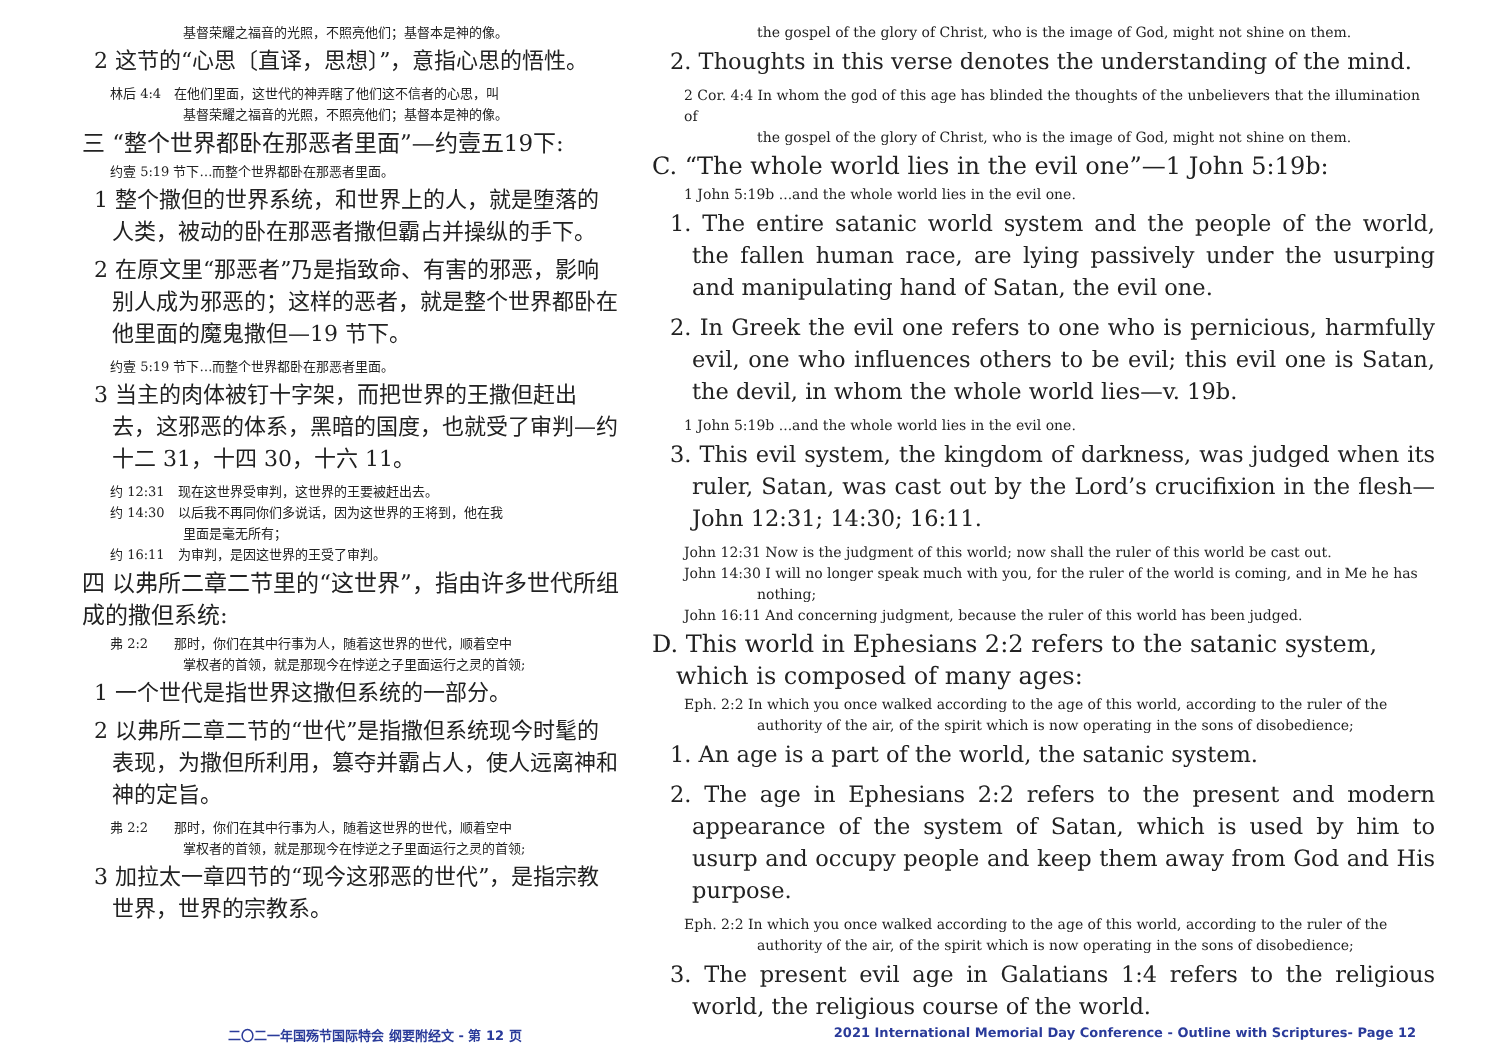基督荣耀之福音的光照，不照亮他们；基督本是神的像。
2 这节的“心思〔直译，思想〕”，意指心思的悟性。
林后 4:4　在他们里面，这世代的神弄瞎了他们这不信者的心思，叫
基督荣耀之福音的光照，不照亮他们；基督本是神的像。
三 “整个世界都卧在那恶者里面”—约壹五19下:
约壹 5:19 节下…而整个世界都卧在那恶者里面。
1 整个撒但的世界系统，和世界上的人，就是堕落的人类，被动的卧在那恶者撒但霸占并操纵的手下。
2 在原文里“那恶者”乃是指致命、有害的邪恶，影响别人成为邪恶的；这样的恶者，就是整个世界都卧在他里面的魔鬼撒但—19 节下。
约壹 5:19 节下…而整个世界都卧在那恶者里面。
3 当主的肉体被钉十字架，而把世界的王撒但赶出去，这邪恶的体系，黑暗的国度，也就受了审判—约十二 31，十四 30，十六 11。
约 12:31　现在这世界受审判，这世界的王要被赶出去。
约 14:30　以后我不再同你们多说话，因为这世界的王将到，他在我
里面是毫无所有；
约 16:11　为审判，是因这世界的王受了审判。
四 以弗所二章二节里的“这世界”，指由许多世代所组成的撒但系统:
弗 2:2　　那时，你们在其中行事为人，随着这世界的世代，顺着空中
掌权者的首领，就是那现今在悖逆之子里面运行之灵的首领;
1 一个世代是指世界这撒但系统的一部分。
2 以弗所二章二节的“世代”是指撒但系统现今时髦的表现，为撒但所利用，篡夺并霸占人，使人远离神和神的定旨。
弗 2:2　　那时，你们在其中行事为人，随着这世界的世代，顺着空中
掌权者的首领，就是那现今在悖逆之子里面运行之灵的首领;
3 加拉太一章四节的“现今这邪恶的世代”，是指宗教世界，世界的宗教系。
the gospel of the glory of Christ, who is the image of God, might not shine on them.
2. Thoughts in this verse denotes the understanding of the mind.
2 Cor. 4:4 In whom the god of this age has blinded the thoughts of the unbelievers that the illumination of
the gospel of the glory of Christ, who is the image of God, might not shine on them.
C. “The whole world lies in the evil one”—1 John 5:19b:
1 John 5:19b ...and the whole world lies in the evil one.
1. The entire satanic world system and the people of the world, the fallen human race, are lying passively under the usurping and manipulating hand of Satan, the evil one.
2. In Greek the evil one refers to one who is pernicious, harmfully evil, one who influences others to be evil; this evil one is Satan, the devil, in whom the whole world lies—v. 19b.
1 John 5:19b ...and the whole world lies in the evil one.
3. This evil system, the kingdom of darkness, was judged when its ruler, Satan, was cast out by the Lord’s crucifixion in the flesh—John 12:31; 14:30; 16:11.
John 12:31 Now is the judgment of this world; now shall the ruler of this world be cast out.
John 14:30 I will no longer speak much with you, for the ruler of the world is coming, and in Me he has
nothing;
John 16:11 And concerning judgment, because the ruler of this world has been judged.
D. This world in Ephesians 2:2 refers to the satanic system, which is composed of many ages:
Eph. 2:2 In which you once walked according to the age of this world, according to the ruler of the
authority of the air, of the spirit which is now operating in the sons of disobedience;
1. An age is a part of the world, the satanic system.
2. The age in Ephesians 2:2 refers to the present and modern appearance of the system of Satan, which is used by him to usurp and occupy people and keep them away from God and His purpose.
Eph. 2:2 In which you once walked according to the age of this world, according to the ruler of the
authority of the air, of the spirit which is now operating in the sons of disobedience;
3. The present evil age in Galatians 1:4 refers to the religious world, the religious course of the world.
二〇二一年国殇节国际特会 纲要附经文 - 第 12 页 2021 International Memorial Day Conference - Outline with Scriptures- Page 12